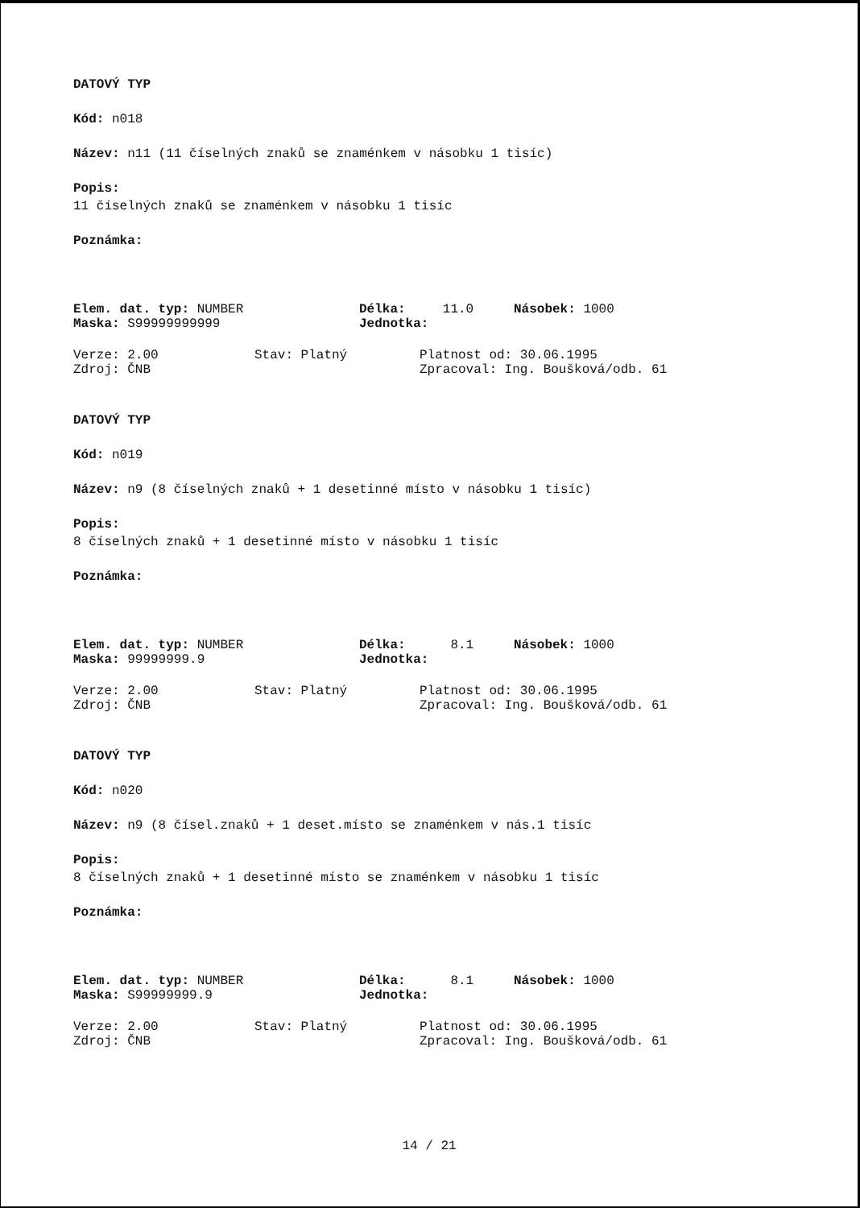DATOVÝ TYP
Kód: n018
Název: n11 (11 číselných znaků se znaménkem v násobku 1 tisíc)
Popis:
11 číselných znaků se znaménkem v násobku 1 tisíc
Poznámka:
Elem. dat. typ: NUMBER Délka: 11.0 Násobek: 1000
Maska: S99999999999 Jednotka:
Verze: 2.00 Stav: Platný Platnost od: 30.06.1995
Zdroj: ČNB Zpracoval: Ing. Boušková/odb. 61
DATOVÝ TYP
Kód: n019
Název: n9 (8 číselných znaků + 1 desetinné místo v násobku 1 tisíc)
Popis:
8 číselných znaků + 1 desetinné místo v násobku 1 tisíc
Poznámka:
Elem. dat. typ: NUMBER Délka: 8.1 Násobek: 1000
Maska: 99999999.9 Jednotka:
Verze: 2.00 Stav: Platný Platnost od: 30.06.1995
Zdroj: ČNB Zpracoval: Ing. Boušková/odb. 61
DATOVÝ TYP
Kód: n020
Název: n9 (8 čísel.znaků + 1 deset.místo se znaménkem v nás.1 tisíc
Popis:
8 číselných znaků + 1 desetinné místo se znaménkem v násobku 1 tisíc
Poznámka:
Elem. dat. typ: NUMBER Délka: 8.1 Násobek: 1000
Maska: S99999999.9 Jednotka:
Verze: 2.00 Stav: Platný Platnost od: 30.06.1995
Zdroj: ČNB Zpracoval: Ing. Boušková/odb. 61
14 / 21